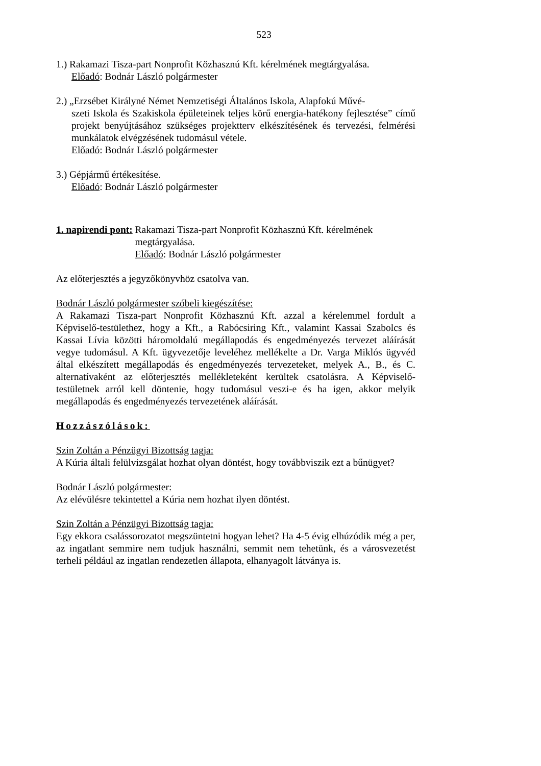523
1.) Rakamazi Tisza-part Nonprofit Közhasznú Kft. kérelmének megtárgyalása.
Előadó: Bodnár László polgármester
2.) „Erzsébet Királyné Német Nemzetiségi Általános Iskola, Alapfokú Művé-
szeti Iskola és Szakiskola épületeinek teljes körű energia-hatékony fejlesztése” című projekt benyújtásához szükséges projektterv elkészítésének és tervezési, felmérési munkálatok elvégzésének tudomásul vétele.
Előadó: Bodnár László polgármester
3.) Gépjármű értékesítése.
Előadó: Bodnár László polgármester
1. napirendi pont: Rakamazi Tisza-part Nonprofit Közhasznú Kft. kérelmének megtárgyalása.
Előadó: Bodnár László polgármester
Az előterjesztés a jegyzőkönyvhöz csatolva van.
Bodnár László polgármester szóbeli kiegészítése:
A Rakamazi Tisza-part Nonprofit Közhasznú Kft. azzal a kérelemmel fordult a Képviselő-testülethez, hogy a Kft., a Rabócsiring Kft., valamint Kassai Szabolcs és Kassai Lívia közötti háromoldalú megállapodás és engedményezés tervezet aláírását vegye tudomásul. A Kft. ügyvezetője leveléhez mellékelte a Dr. Varga Miklós ügyvéd által elkészített megállapodás és engedményezés tervezeteket, melyek A., B., és C. alternatívaként az előterjesztés mellékleteként kerültek csatolásra. A Képviselő-testületnek arról kell döntenie, hogy tudomásul veszi-e és ha igen, akkor melyik megállapodás és engedményezés tervezetének aláírását.
Hozzászólások:
Szin Zoltán a Pénzügyi Bizottság tagja:
A Kúria általi felülvizsgálat hozhat olyan döntést, hogy továbbviszik ezt a bűnügyet?
Bodnár László polgármester:
Az elévülésre tekintettel a Kúria nem hozhat ilyen döntést.
Szin Zoltán a Pénzügyi Bizottság tagja:
Egy ekkora csalássorozatot megszüntetni hogyan lehet? Ha 4-5 évig elhúzódik még a per, az ingatlant semmire nem tudjuk használni, semmit nem tehetünk, és a városvezetést terheli például az ingatlan rendezetlen állapota, elhanyagolt látványa is.